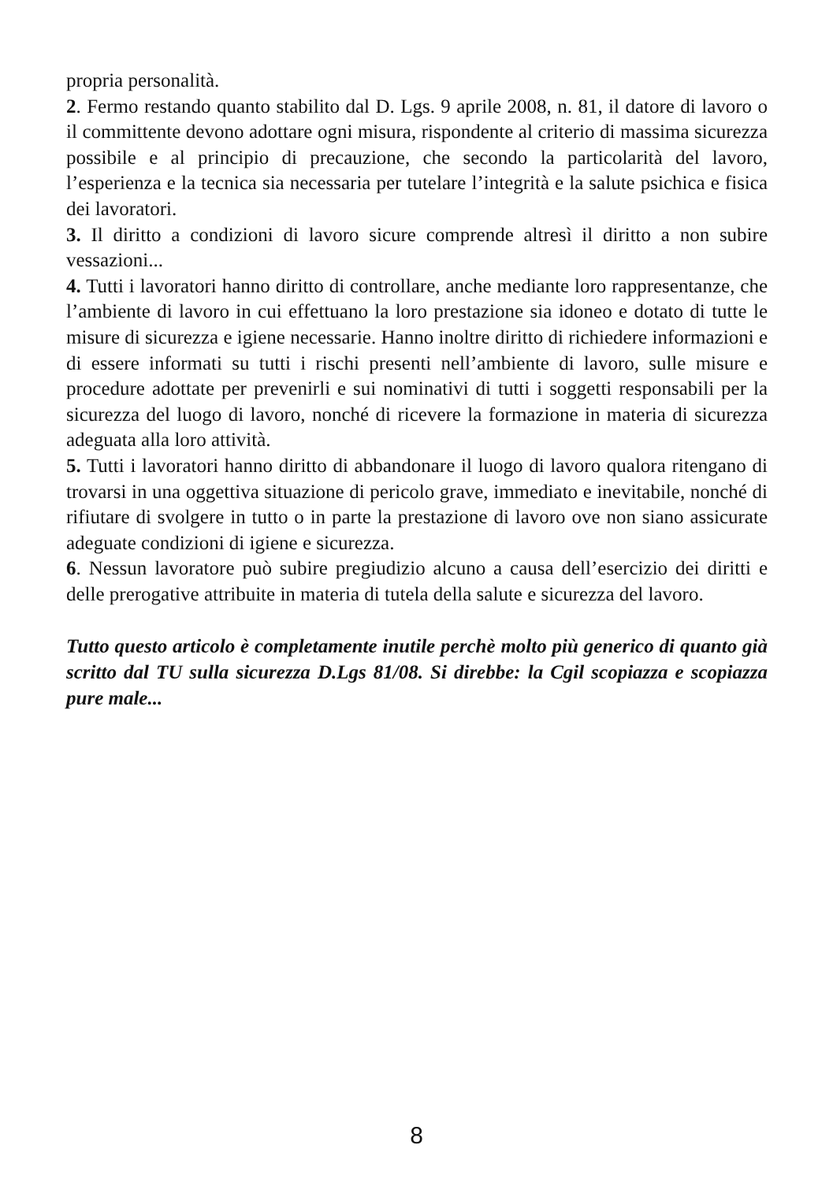propria personalità.
2. Fermo restando quanto stabilito dal D. Lgs. 9 aprile 2008, n. 81, il datore di lavoro o il committente devono adottare ogni misura, rispondente al criterio di massima sicurezza possibile e al principio di precauzione, che secondo la particolarità del lavoro, l’esperienza e la tecnica sia necessaria per tutelare l’integrità e la salute psichica e fisica dei lavoratori.
3. Il diritto a condizioni di lavoro sicure comprende altresì il diritto a non subire vessazioni...
4. Tutti i lavoratori hanno diritto di controllare, anche mediante loro rappresentanze, che l’ambiente di lavoro in cui effettuano la loro prestazione sia idoneo e dotato di tutte le misure di sicurezza e igiene necessarie. Hanno inoltre diritto di richiedere informazioni e di essere informati su tutti i rischi presenti nell’ambiente di lavoro, sulle misure e procedure adottate per prevenirli e sui nominativi di tutti i soggetti responsabili per la sicurezza del luogo di lavoro, nonché di ricevere la formazione in materia di sicurezza adeguata alla loro attività.
5. Tutti i lavoratori hanno diritto di abbandonare il luogo di lavoro qualora ritengano di trovarsi in una oggettiva situazione di pericolo grave, immediato e inevitabile, nonché di rifiutare di svolgere in tutto o in parte la prestazione di lavoro ove non siano assicurate adeguate condizioni di igiene e sicurezza.
6. Nessun lavoratore può subire pregiudizio alcuno a causa dell’esercizio dei diritti e delle prerogative attribuite in materia di tutela della salute e sicurezza del lavoro.
Tutto questo articolo è completamente inutile perchè molto più generico di quanto già scritto dal TU sulla sicurezza D.Lgs 81/08. Si direbbe: la Cgil scopiazza e scopiazza pure male...
8